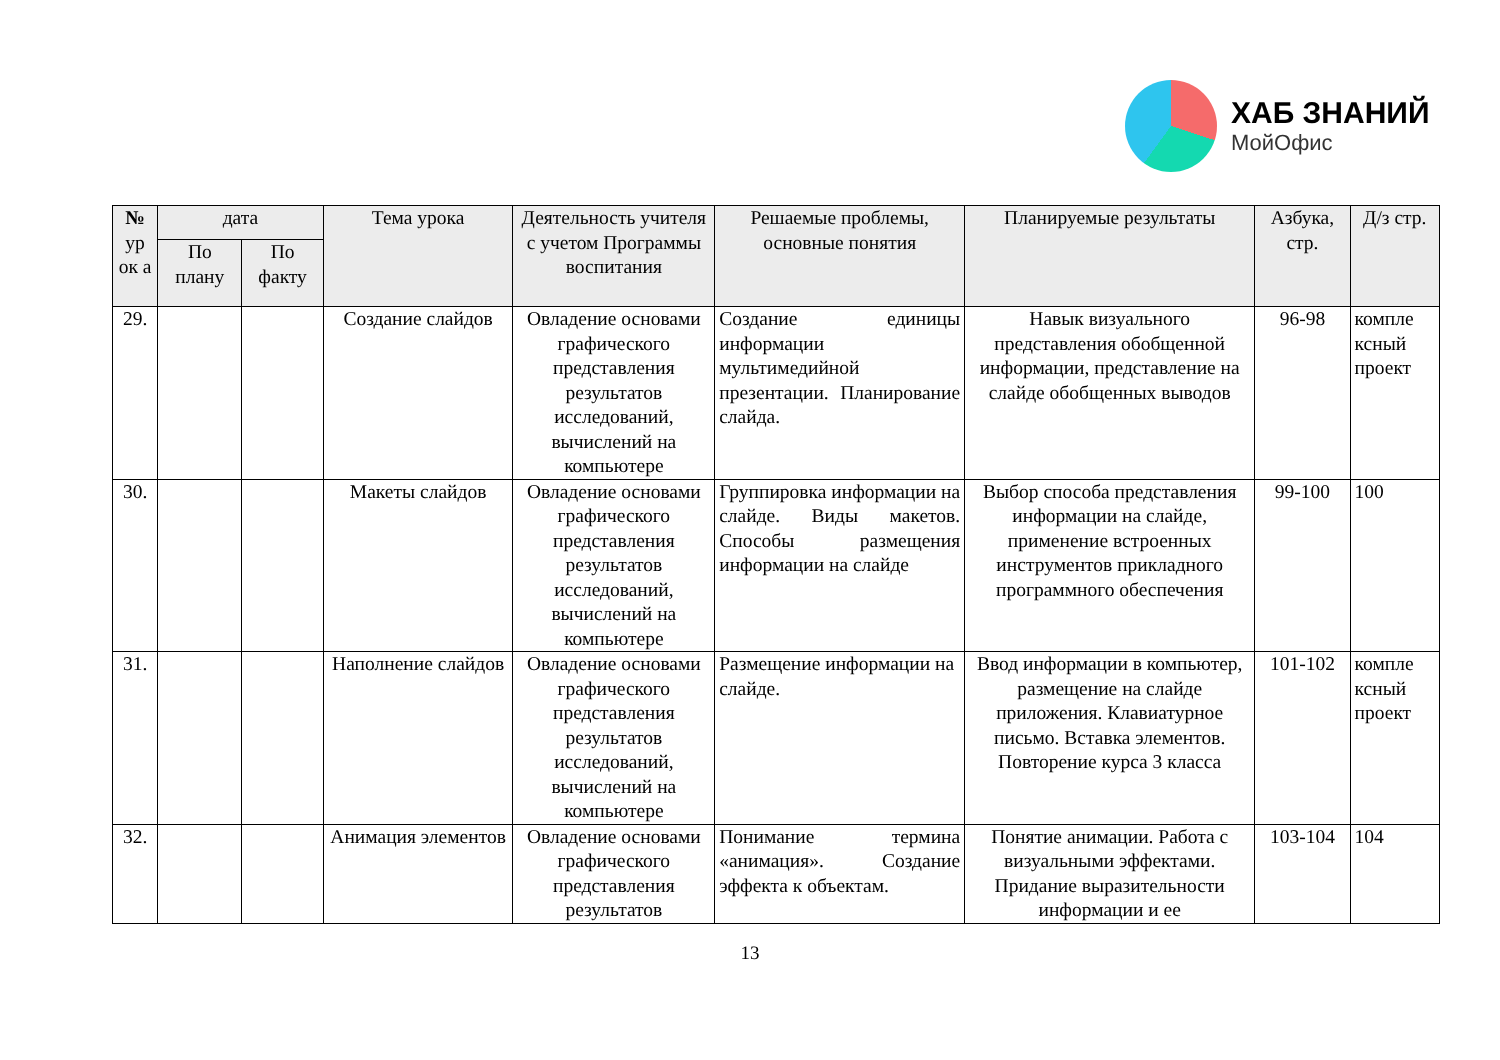ХАБ ЗНАНИЙ
МойОфис
| № ур ок а | дата | | Тема урока | Деятельность учителя с учетом Программы воспитания | Решаемые проблемы, основные понятия | Планируемые результаты | Азбука, стр. | Д/з стр. |
| --- | --- | --- | --- | --- | --- | --- | --- | --- |
| | По плану | По факту | | | | | | |
| 29. | | | Создание слайдов | Овладение основами графического представления результатов исследований, вычислений на компьютере | Создание единицы информации мультимедийной презентации. Планирование слайда. | Навык визуального представления обобщенной информации, представление на слайде обобщенных выводов | 96-98 | компле ксный проект |
| 30. | | | Макеты слайдов | Овладение основами графического представления результатов исследований, вычислений на компьютере | Группировка информации на слайде. Виды макетов. Способы размещения информации на слайде | Выбор способа представления информации на слайде, применение встроенных инструментов прикладного программного обеспечения | 99-100 | 100 |
| 31. | | | Наполнение слайдов | Овладение основами графического представления результатов исследований, вычислений на компьютере | Размещение информации на слайде. | Ввод информации в компьютер, размещение на слайде приложения. Клавиатурное письмо. Вставка элементов. Повторение курса 3 класса | 101-102 | компле ксный проект |
| 32. | | | Анимация элементов | Овладение основами графического представления результатов | Понимание термина «анимация». Создание эффекта к объектам. | Понятие анимации. Работа с визуальными эффектами. Придание выразительности информации и ее | 103-104 | 104 |
13